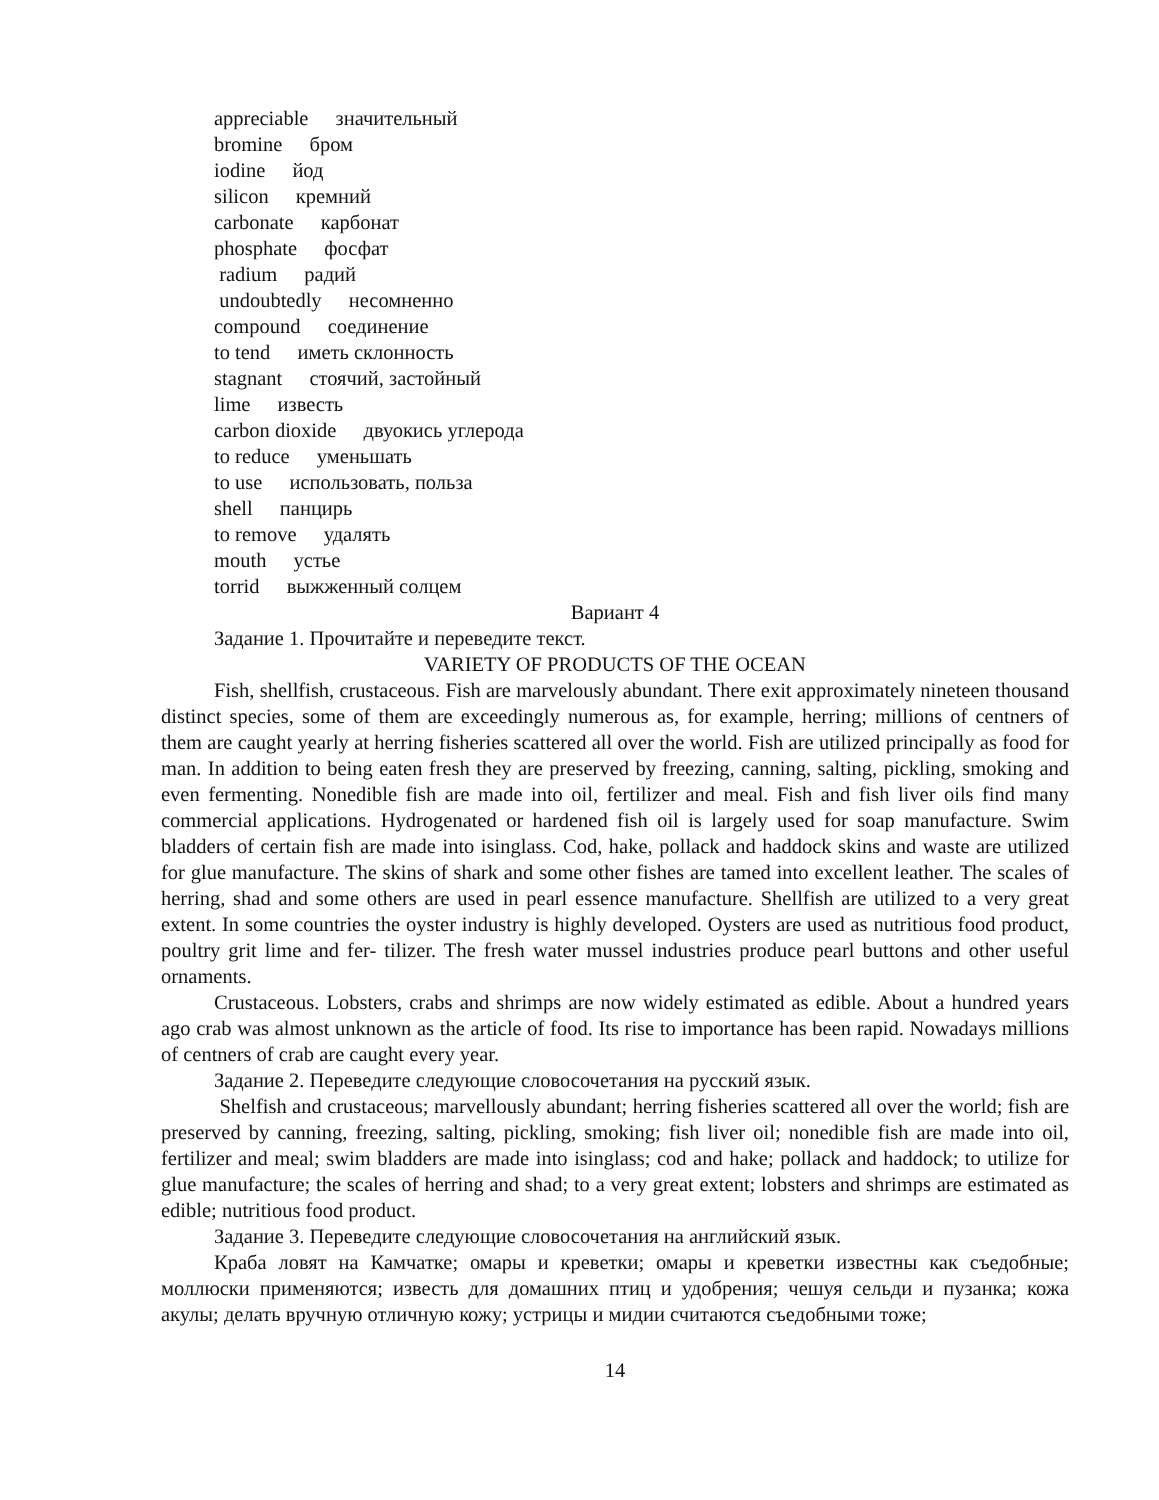appreciable значительный
bromine бром
iodine йод
silicon кремний
carbonate карбонат
phosphate фосфат
radium радий
undoubtedly несомненно
compound соединение
to tend иметь склонность
stagnant стоячий, застойный
lime известь
carbon dioxide двуокись углерода
to reduce уменьшать
to use использовать, польза
shell панцирь
to remove удалять
mouth устье
torrid выжженный солцем
Вариант 4
Задание 1. Прочитайте и переведите текст.
VARIETY OF PRODUCTS OF THE OCEAN
Fish, shellfish, crustaceous. Fish are marvelously abundant. There exit approximately nineteen thousand distinct species, some of them are exceedingly numerous as, for example, herring; millions of centners of them are caught yearly at herring fisheries scattered all over the world. Fish are utilized principally as food for man. In addition to being eaten fresh they are preserved by freezing, canning, salting, pickling, smoking and even fermenting. Nonedible fish are made into oil, fertilizer and meal. Fish and fish liver oils find many commercial applications. Hydrogenated or hardened fish oil is largely used for soap manufacture. Swim bladders of certain fish are made into isinglass. Cod, hake, pollack and haddock skins and waste are utilized for glue manufacture. The skins of shark and some other fishes are tamed into excellent leather. The scales of herring, shad and some others are used in pearl essence manufacture. Shellfish are utilized to a very great extent. In some countries the oyster industry is highly developed. Oysters are used as nutritious food product, poultry grit lime and fer- tilizer. The fresh water mussel industries produce pearl buttons and other useful ornaments.
Crustaceous. Lobsters, crabs and shrimps are now widely estimated as edible. About a hundred years ago crab was almost unknown as the article of food. Its rise to importance has been rapid. Nowadays millions of centners of crab are caught every year.
Задание 2. Переведите следующие словосочетания на русский язык.
Shelfish and crustaceous; marvellously abundant; herring fisheries scattered all over the world; fish are preserved by canning, freezing, salting, pickling, smoking; fish liver oil; nonedible fish are made into oil, fertilizer and meal; swim bladders are made into isinglass; cod and hake; pollack and haddock; to utilize for glue manufacture; the scales of herring and shad; to a very great extent; lobsters and shrimps are estimated as edible; nutritious food product.
Задание 3. Переведите следующие словосочетания на английский язык.
Краба ловят на Камчатке; омары и креветки; омары и креветки известны как съедобные; моллюски применяются; известь для домашних птиц и удобрения; чешуя сельди и пузанка; кожа акулы; делать вручную отличную кожу; устрицы и мидии считаются съедобными тоже;
14